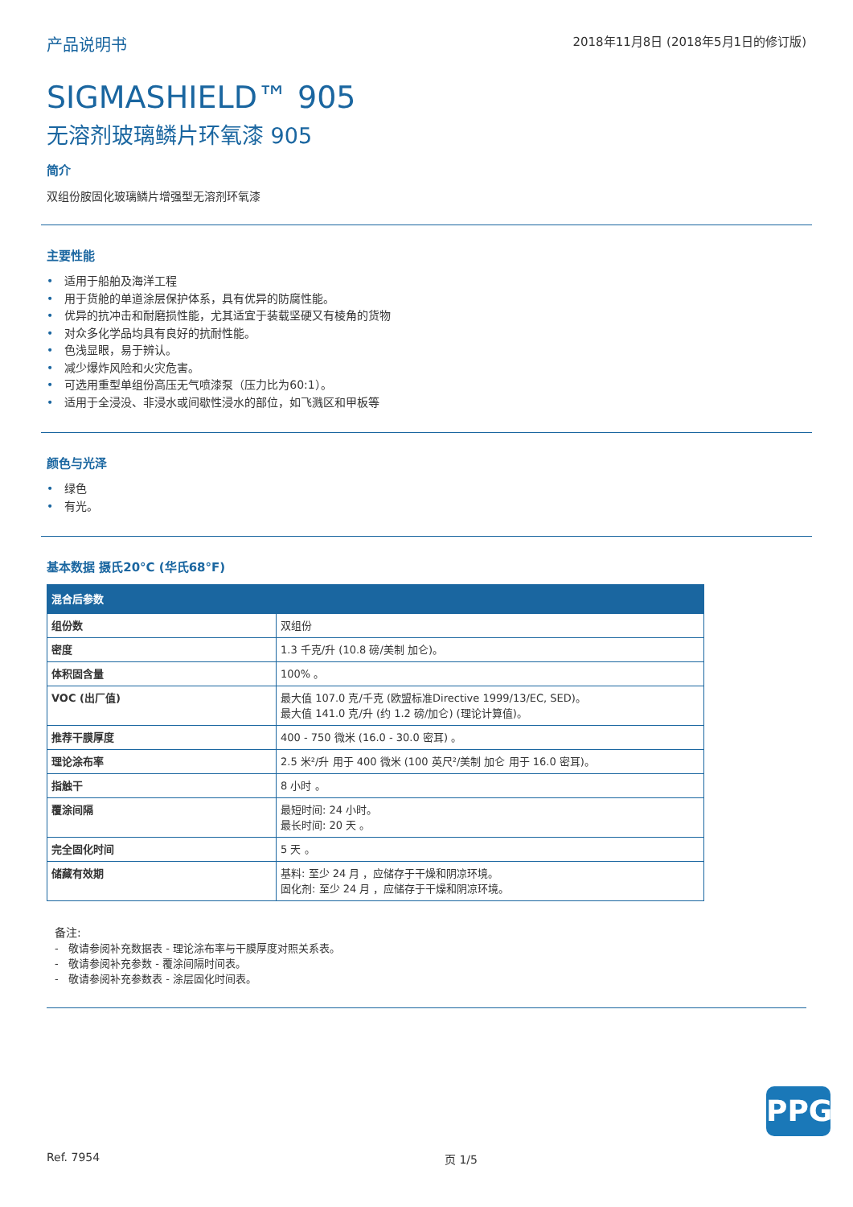产品说明书
2018年11月8日 (2018年5月1日的修订版)
SIGMASHIELD™ 905
无溶剂玻璃鳞片环氧漆 905
简介
双组份胺固化玻璃鳞片增强型无溶剂环氧漆
主要性能
• 适用于船舶及海洋工程
• 用于货舱的单道涂层保护体系，具有优异的防腐性能。
• 优异的抗冲击和耐磨损性能，尤其适宜于装载坚硬又有棱角的货物
• 对众多化学品均具有良好的抗耐性能。
• 色浅显眼，易于辨认。
• 减少爆炸风险和火灾危害。
• 可选用重型单组份高压无气喷漆泵（压力比为60:1）。
• 适用于全浸没、非浸水或间歇性浸水的部位，如飞溅区和甲板等
颜色与光泽
• 绿色
• 有光。
基本数据 摄氏20°C (华氏68°F)
| 混合后参数 | |
| --- | --- |
| 组份数 | 双组份 |
| 密度 | 1.3 千克/升 (10.8 磅/美制 加仑)。 |
| 体积固含量 | 100% 。 |
| VOC (出厂值) | 最大值 107.0 克/千克 (欧盟标准Directive 1999/13/EC, SED)。 最大值 141.0 克/升 (约 1.2 磅/加仑) (理论计算值)。 |
| 推荐干膜厚度 | 400 - 750 微米 (16.0 - 30.0 密耳) 。 |
| 理论涂布率 | 2.5 米²/升 用于 400 微米 (100 英尺²/美制 加仑 用于 16.0 密耳)。 |
| 指触干 | 8 小时 。 |
| 覆涂间隔 | 最短时间: 24 小时。 最长时间: 20 天 。 |
| 完全固化时间 | 5 天 。 |
| 储藏有效期 | 基料: 至少 24 月 ，应储存于干燥和阴凉环境。 固化剂: 至少 24 月 ，应储存于干燥和阴凉环境。 |
备注:
- 敬请参阅补充数据表 - 理论涂布率与干膜厚度对照关系表。
- 敬请参阅补充参数 - 覆涂间隔时间表。
- 敬请参阅补充参数表 - 涂层固化时间表。
PPG
Ref. 7954 页 1/5